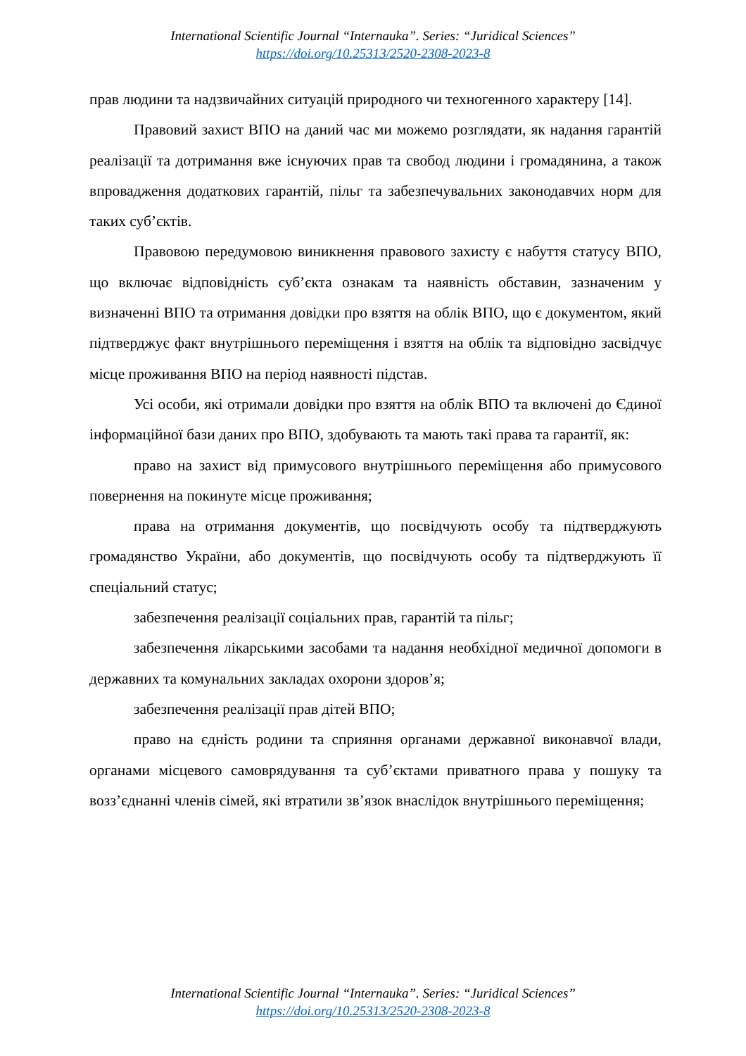International Scientific Journal “Internauka”. Series: “Juridical Sciences”
https://doi.org/10.25313/2520-2308-2023-8
прав людини та надзвичайних ситуацій природного чи техногенного характеру [14].
Правовий захист ВПО на даний час ми можемо розглядати, як надання гарантій реалізації та дотримання вже існуючих прав та свобод людини і громадянина, а також впровадження додаткових гарантій, пільг та забезпечувальних законодавчих норм для таких суб’єктів.
Правовою передумовою виникнення правового захисту є набуття статусу ВПО, що включає відповідність суб’єкта ознакам та наявність обставин, зазначеним у визначенні ВПО та отримання довідки про взяття на облік ВПО, що є документом, який підтверджує факт внутрішнього переміщення і взяття на облік та відповідно засвідчує місце проживання ВПО на період наявності підстав.
Усі особи, які отримали довідки про взяття на облік ВПО та включені до Єдиної інформаційної бази даних про ВПО, здобувають та мають такі права та гарантії, як:
право на захист від примусового внутрішнього переміщення або примусового повернення на покинуте місце проживання;
права на отримання документів, що посвідчують особу та підтверджують громадянство України, або документів, що посвідчують особу та підтверджують її спеціальний статус;
забезпечення реалізації соціальних прав, гарантій та пільг;
забезпечення лікарськими засобами та надання необхідної медичної допомоги в державних та комунальних закладах охорони здоров’я;
забезпечення реалізації прав дітей ВПО;
право на єдність родини та сприяння органами державної виконавчої влади, органами місцевого самоврядування та суб’єктами приватного права у пошуку та возз’єднанні членів сімей, які втратили зв’язок внаслідок внутрішнього переміщення;
International Scientific Journal “Internauka”. Series: “Juridical Sciences”
https://doi.org/10.25313/2520-2308-2023-8